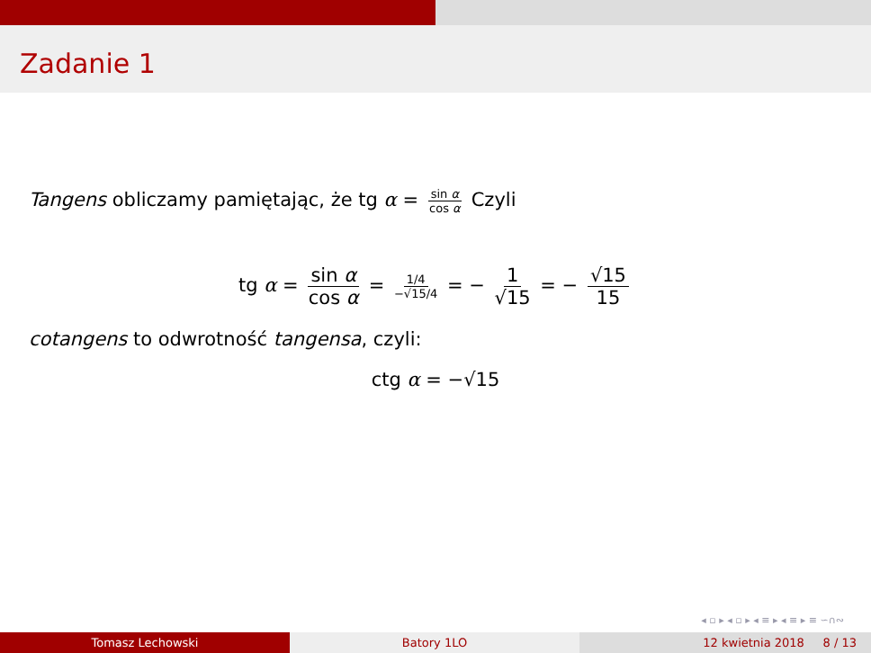Zadanie 1
Tangens obliczamy pamiętając, że tg α = sin α cos α Czyli
tg α = sin α cos α = 1/4 −√15/4 = − 1 √15 = − √15 15
cotangens to odwrotność tangensa, czyli:
ctg α = −√15
◂ ▫ ▸ ◂ ▫ ▸ ◂ ≡ ▸ ◂ ≡ ▸ ≡ ∽∩∾
Tomasz Lechowski Batory 1LO 12 kwietnia 2018 8 / 13